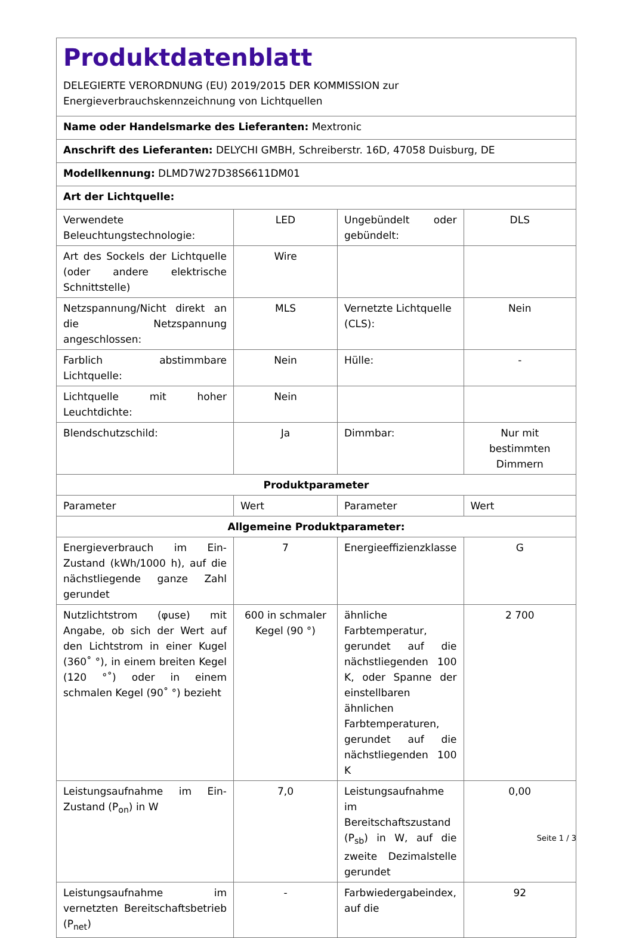| Produktdatenblatt DELEGIERTE VERORDNUNG (EU) 2019/2015 DER KOMMISSION zur Energieverbrauchskennzeichnung von Lichtquellen | | | |
| Name oder Handelsmarke des Lieferanten: Mextronic | | | |
| Anschrift des Lieferanten: DELYCHI GMBH, Schreiberstr. 16D, 47058 Duisburg, DE | | | |
| Modellkennung: DLMD7W27D38S6611DM01 | | | |
| Art der Lichtquelle: | | | |
| Verwendete Beleuchtungstechnologie: | LED | Ungebündelt oder gebündelt: | DLS |
| Art des Sockels der Lichtquelle (oder andere elektrische Schnittstelle) | Wire | | |
| Netzspannung/Nicht direkt an die Netzspannung angeschlossen: | MLS | Vernetzte Lichtquelle (CLS): | Nein |
| Farblich abstimmbare Lichtquelle: | Nein | Hülle: | - |
| Lichtquelle mit hoher Leuchtdichte: | Nein | | |
| Blendschutzschild: | Ja | Dimmbar: | Nur mit bestimmten Dimmern |
| Produktparameter | | | |
| Parameter | Wert | Parameter | Wert |
| Allgemeine Produktparameter: | | | |
| Energieverbrauch im Ein-Zustand (kWh/1000 h), auf die nächstliegende ganze Zahl gerundet | 7 | Energieeffizienzklasse | G |
| Nutzlichtstrom (φuse) mit Angabe, ob sich der Wert auf den Lichtstrom in einer Kugel (360˚ °), in einem breiten Kegel (120 °˚) oder in einem schmalen Kegel (90˚ °) bezieht | 600 in schmaler Kegel (90 °) | ähnliche Farbtemperatur, gerundet auf die nächstliegenden 100 K, oder Spanne der einstellbaren ähnlichen Farbtemperaturen, gerundet auf die nächstliegenden 100 K | 2 700 |
| Leistungsaufnahme im Ein-Zustand (P<sub>on</sub>) in W | 7,0 | Leistungsaufnahme im Bereitschaftszustand (P<sub>sb</sub>) in W, auf die zweite Dezimalstelle gerundet | 0,00 |
| Leistungsaufnahme im vernetzten Bereitschaftsbetrieb (P<sub>net</sub>) | - | Farbwiedergabeindex, auf die | 92 |
Seite 1 / 3